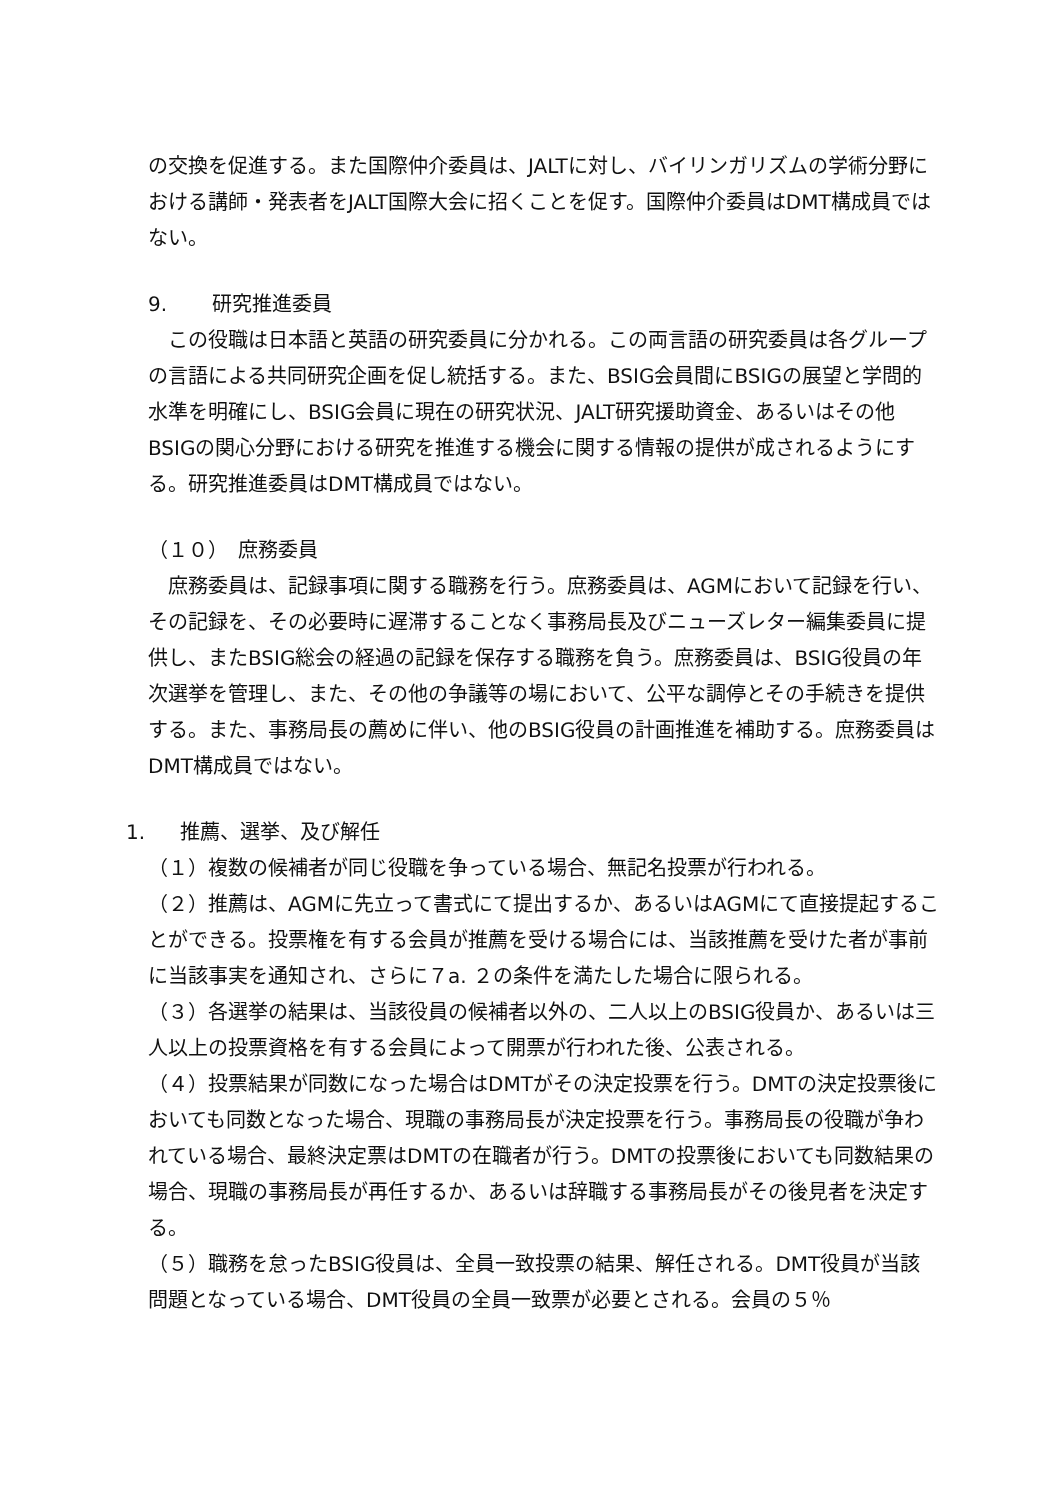の交換を促進する。また国際仲介委員は、JALTに対し、バイリンガリズムの学術分野における講師・発表者をJALT国際大会に招くことを促す。国際仲介委員はDMT構成員ではない。
9. 研究推進委員
　この役職は日本語と英語の研究委員に分かれる。この両言語の研究委員は各グループの言語による共同研究企画を促し統括する。また、BSIG会員間にBSIGの展望と学問的水準を明確にし、BSIG会員に現在の研究状況、JALT研究援助資金、あるいはその他BSIGの関心分野における研究を推進する機会に関する情報の提供が成されるようにする。研究推進委員はDMT構成員ではない。
（１０）　庶務委員
　庶務委員は、記録事項に関する職務を行う。庶務委員は、AGMにおいて記録を行い、その記録を、その必要時に遅滞することなく事務局長及びニューズレター編集委員に提供し、またBSIG総会の経過の記録を保存する職務を負う。庶務委員は、BSIG役員の年次選挙を管理し、また、その他の争議等の場において、公平な調停とその手続きを提供する。また、事務局長の薦めに伴い、他のBSIG役員の計画推進を補助する。庶務委員はDMT構成員ではない。
1. 推薦、選挙、及び解任
（１）複数の候補者が同じ役職を争っている場合、無記名投票が行われる。
（２）推薦は、AGMに先立って書式にて提出するか、あるいはAGMにて直接提起することができる。投票権を有する会員が推薦を受ける場合には、当該推薦を受けた者が事前に当該事実を通知され、さらに７a. ２の条件を満たした場合に限られる。
（３）各選挙の結果は、当該役員の候補者以外の、二人以上のBSIG役員か、あるいは三人以上の投票資格を有する会員によって開票が行われた後、公表される。
（４）投票結果が同数になった場合はDMTがその決定投票を行う。DMTの決定投票後においても同数となった場合、現職の事務局長が決定投票を行う。事務局長の役職が争われている場合、最終決定票はDMTの在職者が行う。DMTの投票後においても同数結果の場合、現職の事務局長が再任するか、あるいは辞職する事務局長がその後見者を決定する。
（５）職務を怠ったBSIG役員は、全員一致投票の結果、解任される。DMT役員が当該問題となっている場合、DMT役員の全員一致票が必要とされる。会員の５％